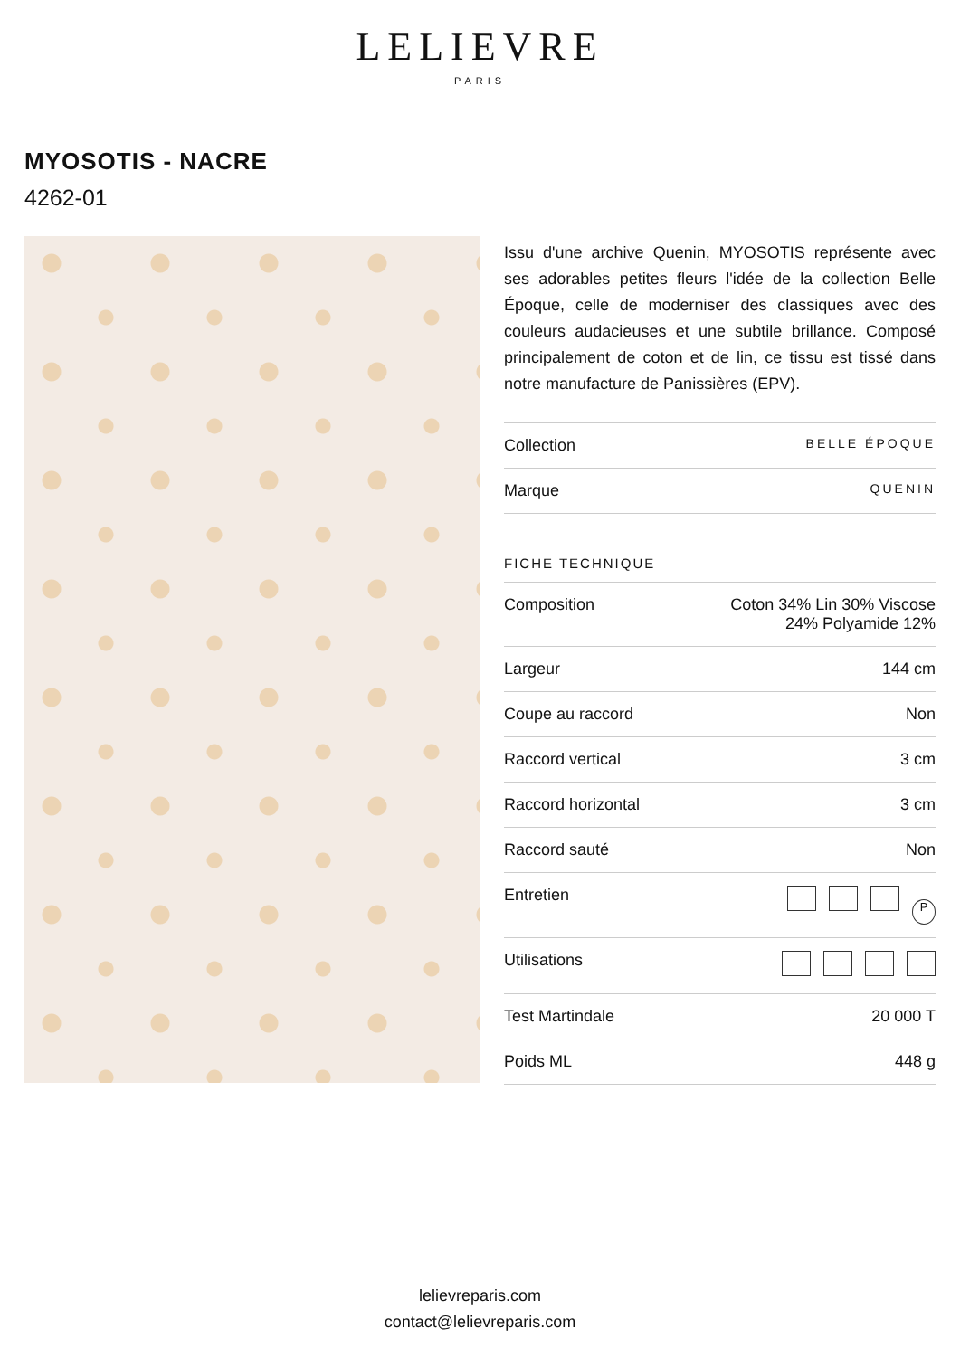LELIEVRE
PARIS
MYOSOTIS - NACRE
4262-01
Issu d'une archive Quenin, MYOSOTIS représente avec ses adorables petites fleurs l'idée de la collection Belle Époque, celle de moderniser des classiques avec des couleurs audacieuses et une subtile brillance. Composé principalement de coton et de lin, ce tissu est tissé dans notre manufacture de Panissières (EPV).
| Collection | BELLE ÉPOQUE |
| Marque | QUENIN |
FICHE TECHNIQUE
| Composition | Coton 34% Lin 30% Viscose 24% Polyamide 12% |
| Largeur | 144 cm |
| Coupe au raccord | Non |
| Raccord vertical | 3 cm |
| Raccord horizontal | 3 cm |
| Raccord sauté | Non |
| Entretien | P |
| Utilisations | |
| Test Martindale | 20 000 T |
| Poids ML | 448 g |
lelievreparis.com
contact@lelievreparis.com